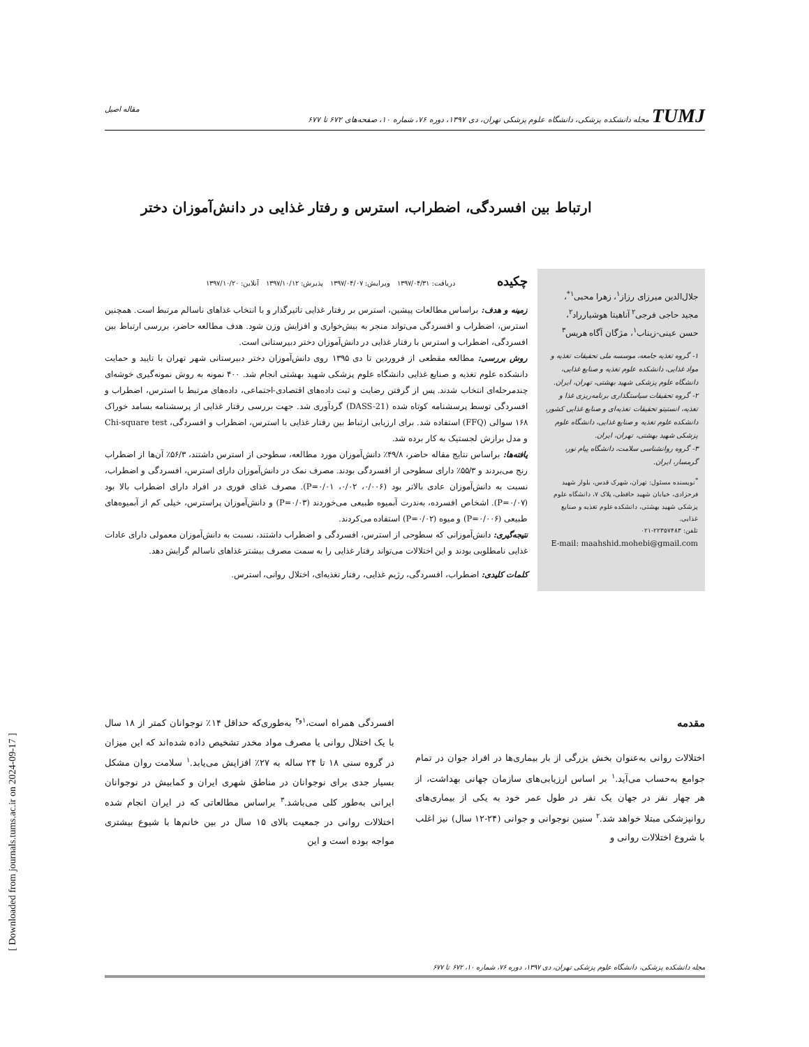[ Downloaded from journals.tums.ac.ir on 2024-09-17 ]
TUMJ مجله دانشکده پزشکی، دانشگاه علوم پزشکی تهران، دی ۱۳۹۷، دوره ۷۶، شماره ۱۰، صفحه‌های ۶۷۲ تا ۶۷۷ مقاله اصیل
ارتباط بین افسردگی، اضطراب، استرس و رفتار غذایی در دانش‌آموزان دختر
جلال‌الدین میرزای رزاز<sup>۱</sup>، زهرا محبی<sup>۱*</sup>، مجید حاجی فرجی<sup>۲</sup> آناهیتا هوشیارراد<sup>۲</sup>، حسن عینی-زیناب<sup>۱</sup>، مژگان آگاه هریس<sup>۳</sup>
۱- گروه تغذیه جامعه، موسسه ملی تحقیقات تغذیه و مواد غذایی، دانشکده علوم تغذیه و صنایع غذایی، دانشگاه علوم پزشکی شهید بهشتی، تهران، ایران.
۲- گروه تحقیقات سیاستگذاری برنامه‌ریزی غذا و تغذیه، انستیتو تحقیقات تغذیه‌ای و صنایع غذایی کشور، دانشکده علوم تغذیه و صنایع غذایی، دانشگاه علوم پزشکی شهید بهشتی، تهران، ایران.
۳- گروه روانشناسی سلامت، دانشگاه پیام نور، گرمسار، ایران.
<sup>*</sup> نویسنده مسئول: تهران، شهرک قدس، بلوار شهید فرحزادی، خیابان شهید حافظی، پلاک ۷، دانشگاه علوم پزشکی شهید بهشتی، دانشکده علوم تغذیه و صنایع غذایی.
تلفن: ۲۲۳۵۷۴۸۳-۰۲۱
E-mail: maahshid.mohebi@gmail.com
چکیده
دریافت: ۱۳۹۷/۰۴/۳۱ ویرایش: ۱۳۹۷/۰۴/۰۷ پذیرش: ۱۳۹۷/۱۰/۱۲ آنلاین: ۱۳۹۷/۱۰/۲۰
زمینه و هدف: براساس مطالعات پیشین، استرس بر رفتار غذایی تاثیرگذار و با انتخاب غذاهای ناسالم مرتبط است. همچنین استرس، اضطراب و افسردگی می‌تواند منجر به بیش‌خواری و افزایش وزن شود. هدف مطالعه حاضر، بررسی ارتباط بین افسردگی، اضطراب و استرس با رفتار غذایی در دانش‌آموزان دختر دبیرستانی است.
روش بررسی: مطالعه مقطعی از فروردین تا دی ۱۳۹۵ روی دانش‌آموزان دختر دبیرستانی شهر تهران با تایید و حمایت دانشکده علوم تغذیه و صنایع غذایی دانشگاه علوم پزشکی شهید بهشتی انجام شد. ۴۰۰ نمونه به روش نمونه‌گیری خوشه‌ای چندمرحله‌ای انتخاب شدند. پس از گرفتن رضایت و ثبت داده‌های اقتصادی-اجتماعی، داده‌های مرتبط با استرس، اضطراب و افسردگی توسط پرسشنامه کوتاه شده (DASS-21) گردآوری شد. جهت بررسی رفتار غذایی از پرسشنامه بسامد خوراک ۱۶۸ سوالی (FFQ) استفاده شد. برای ارزیابی ارتباط بین رفتار غذایی با استرس، اضطراب و افسردگی، Chi-square test و مدل برازش لجستیک به کار برده شد.
یافته‌ها: براساس نتایج مقاله حاضر، ۴۹/۸٪ دانش‌آموزان مورد مطالعه، سطوحی از استرس داشتند، ۵۶/۳٪ آن‌ها از اضطراب رنج می‌بردند و ۵۵/۳٪ دارای سطوحی از افسردگی بودند. مصرف نمک در دانش‌آموزان دارای استرس، افسردگی و اضطراب، نسبت به دانش‌آموزان عادی بالاتر بود (۰/۰۰۶، ۰/۰۲، P=۰/۰۱). مصرف غذای فوری در افراد دارای اضطراب بالا بود (P=۰/۰۷). اشخاص افسرده، به‌ندرت آبمیوه طبیعی می‌خوردند (P=۰/۰۳) و دانش‌آموزان پراسترس، خیلی کم از آبمیوه‌های طبیعی (P=۰/۰۰۶) و میوه (P=۰/۰۲) استفاده می‌کردند.
نتیجه‌گیری: دانش‌آموزانی که سطوحی از استرس، افسردگی و اضطراب داشتند، نسبت به دانش‌آموزان معمولی دارای عادات غذایی نامطلوبی بودند و این اختلالات می‌تواند رفتار غذایی را به سمت مصرف بیشتر غذاهای ناسالم گرایش دهد.
کلمات کلیدی: اضطراب، افسردگی، رژیم غذایی، رفتار تغذیه‌ای، اختلال روانی، استرس.
مقدمه
اختلالات روانی به‌عنوان بخش بزرگی از بار بیماری‌ها در افراد جوان در تمام جوامع به‌حساب می‌آید.<sup>۱</sup> بر اساس ارزیابی‌های سازمان جهانی بهداشت، از هر چهار نفر در جهان یک نفر در طول عمر خود به یکی از بیماری‌های روانپزشکی مبتلا خواهد شد.<sup>۲</sup> سنین نوجوانی و جوانی (۲۴-۱۲ سال) نیز اغلب با شروع اختلالات روانی و
افسردگی همراه است،<sup>۱و۳</sup> به‌طوری‌که حداقل ۱۴٪ نوجوانان کمتر از ۱۸ سال با یک اختلال روانی یا مصرف مواد مخدر تشخیص داده شده‌اند که این میزان در گروه سنی ۱۸ تا ۲۴ ساله به ۲۷٪ افزایش می‌یابد.<sup>۱</sup> سلامت روان مشکل بسیار جدی برای نوجوانان در مناطق شهری ایران و کمابیش در نوجوانان ایرانی به‌طور کلی می‌باشد.<sup>۳</sup> براساس مطالعاتی که در ایران انجام شده اختلالات روانی در جمعیت بالای ۱۵ سال در بین خانم‌ها با شیوع بیشتری مواجه بوده است و این
مجله دانشکده پزشکی، دانشگاه علوم پزشکی تهران، دی ۱۳۹۷، دوره ۷۶، شماره ۱۰، ۶۷۲ تا ۶۷۷